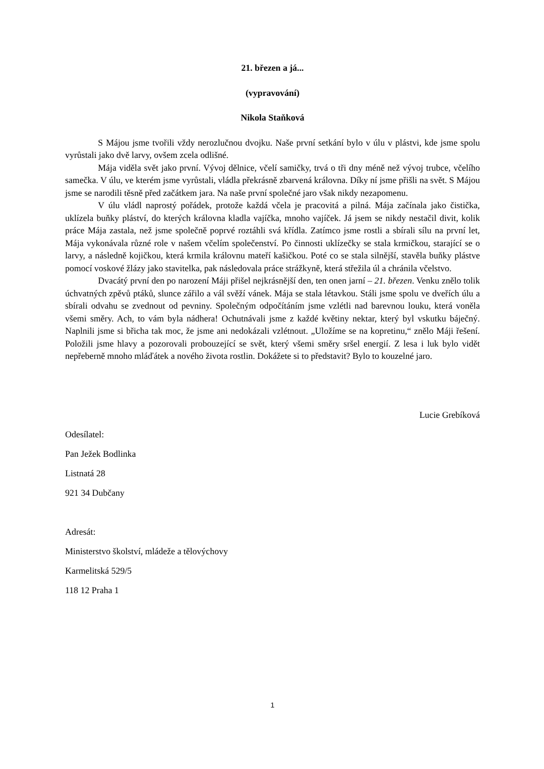21. březen a já...
(vypravování)
Nikola Staňková
S Májou jsme tvořili vždy nerozlučnou dvojku. Naše první setkání bylo v úlu v plástvi, kde jsme spolu vyrůstali jako dvě larvy, ovšem zcela odlišné.
Mája viděla svět jako první. Vývoj dělnice, včelí samičky, trvá o tři dny méně než vývoj trubce, včelího samečka. V úlu, ve kterém jsme vyrůstali, vládla překrásně zbarvená královna. Díky ní jsme přišli na svět. S Májou jsme se narodili těsně před začátkem jara. Na naše první společné jaro však nikdy nezapomenu.
V úlu vládl naprostý pořádek, protože každá včela je pracovitá a pilná. Mája začínala jako čistička, uklízela buňky pláství, do kterých královna kladla vajíčka, mnoho vajíček. Já jsem se nikdy nestačil divit, kolik práce Mája zastala, než jsme společně poprvé roztáhli svá křídla. Zatímco jsme rostli a sbírali sílu na první let, Mája vykonávala různé role v našem včelím společenství. Po činnosti uklízečky se stala krmičkou, starající se o larvy, a následně kojičkou, která krmila královnu mateří kašičkou. Poté co se stala silnější, stavěla buňky plástve pomocí voskové žlázy jako stavitelka, pak následovala práce strážkyně, která střežila úl a chránila včelstvo.
Dvacátý první den po narození Máji přišel nejkrásnější den, ten onen jarní – 21. březen. Venku znělo tolik úchvatných zpěvů ptáků, slunce zářilo a vál svěží vánek. Mája se stala létavkou. Stáli jsme spolu ve dveřích úlu a sbírali odvahu se zvednout od pevniny. Společným odpočítáním jsme vzlétli nad barevnou louku, která voněla všemi směry. Ach, to vám byla nádhera! Ochutnávali jsme z každé květiny nektar, který byl vskutku báječný. Naplnili jsme si břicha tak moc, že jsme ani nedokázali vzlétnout. „Uložíme se na kopretinu,“ znělo Máji řešení. Položili jsme hlavy a pozorovali probouzející se svět, který všemi směry sršel energií. Z lesa i luk bylo vidět nepřeberně mnoho mláďátek a nového života rostlin. Dokážete si to představit? Bylo to kouzelné jaro.
Lucie Grebíková
Odesílatel:
Pan Ježek Bodlinka
Listnatá 28
921 34 Dubčany
Adresát:
Ministerstvo školství, mládeže a tělovýchovy
Karmelitská 529/5
118 12 Praha 1
1